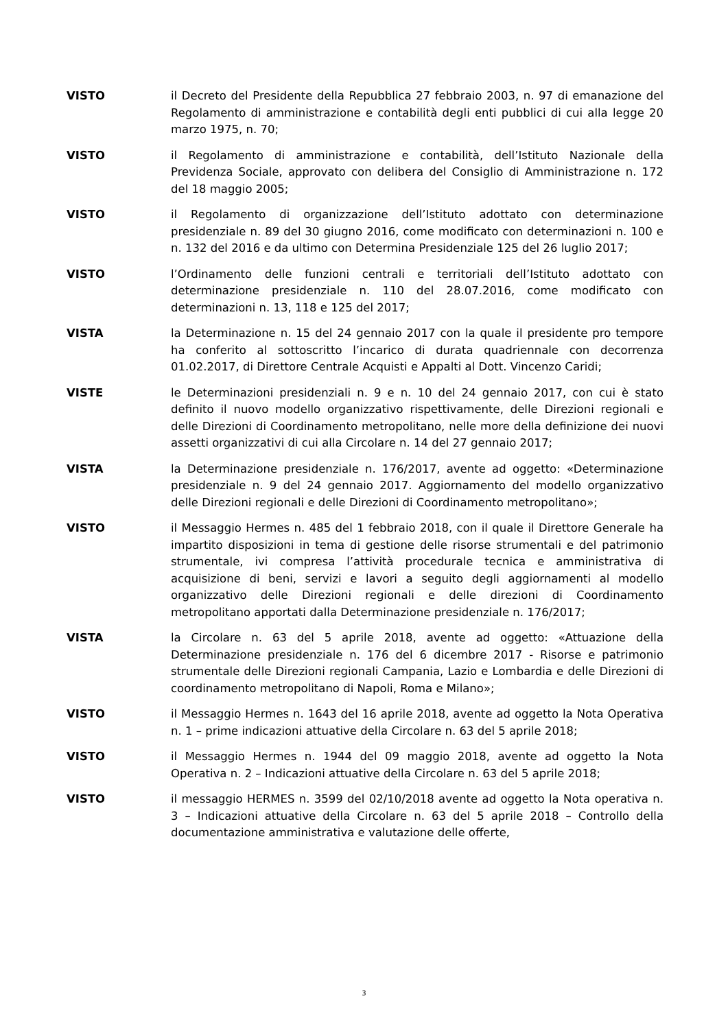VISTO il Decreto del Presidente della Repubblica 27 febbraio 2003, n. 97 di emanazione del Regolamento di amministrazione e contabilità degli enti pubblici di cui alla legge 20 marzo 1975, n. 70;
VISTO il Regolamento di amministrazione e contabilità, dell’Istituto Nazionale della Previdenza Sociale, approvato con delibera del Consiglio di Amministrazione n. 172 del 18 maggio 2005;
VISTO il Regolamento di organizzazione dell’Istituto adottato con determinazione presidenziale n. 89 del 30 giugno 2016, come modificato con determinazioni n. 100 e n. 132 del 2016 e da ultimo con Determina Presidenziale 125 del 26 luglio 2017;
VISTO l’Ordinamento delle funzioni centrali e territoriali dell’Istituto adottato con determinazione presidenziale n. 110 del 28.07.2016, come modificato con determinazioni n. 13, 118 e 125 del 2017;
VISTA la Determinazione n. 15 del 24 gennaio 2017 con la quale il presidente pro tempore ha conferito al sottoscritto l’incarico di durata quadriennale con decorrenza 01.02.2017, di Direttore Centrale Acquisti e Appalti al Dott. Vincenzo Caridi;
VISTE le Determinazioni presidenziali n. 9 e n. 10 del 24 gennaio 2017, con cui è stato definito il nuovo modello organizzativo rispettivamente, delle Direzioni regionali e delle Direzioni di Coordinamento metropolitano, nelle more della definizione dei nuovi assetti organizzativi di cui alla Circolare n. 14 del 27 gennaio 2017;
VISTA la Determinazione presidenziale n. 176/2017, avente ad oggetto: «Determinazione presidenziale n. 9 del 24 gennaio 2017. Aggiornamento del modello organizzativo delle Direzioni regionali e delle Direzioni di Coordinamento metropolitano»;
VISTO il Messaggio Hermes n. 485 del 1 febbraio 2018, con il quale il Direttore Generale ha impartito disposizioni in tema di gestione delle risorse strumentali e del patrimonio strumentale, ivi compresa l’attività procedurale tecnica e amministrativa di acquisizione di beni, servizi e lavori a seguito degli aggiornamenti al modello organizzativo delle Direzioni regionali e delle direzioni di Coordinamento metropolitano apportati dalla Determinazione presidenziale n. 176/2017;
VISTA la Circolare n. 63 del 5 aprile 2018, avente ad oggetto: «Attuazione della Determinazione presidenziale n. 176 del 6 dicembre 2017 - Risorse e patrimonio strumentale delle Direzioni regionali Campania, Lazio e Lombardia e delle Direzioni di coordinamento metropolitano di Napoli, Roma e Milano»;
VISTO il Messaggio Hermes n. 1643 del 16 aprile 2018, avente ad oggetto la Nota Operativa n. 1 – prime indicazioni attuative della Circolare n. 63 del 5 aprile 2018;
VISTO il Messaggio Hermes n. 1944 del 09 maggio 2018, avente ad oggetto la Nota Operativa n. 2 – Indicazioni attuative della Circolare n. 63 del 5 aprile 2018;
VISTO il messaggio HERMES n. 3599 del 02/10/2018 avente ad oggetto la Nota operativa n. 3 – Indicazioni attuative della Circolare n. 63 del 5 aprile 2018 – Controllo della documentazione amministrativa e valutazione delle offerte,
3